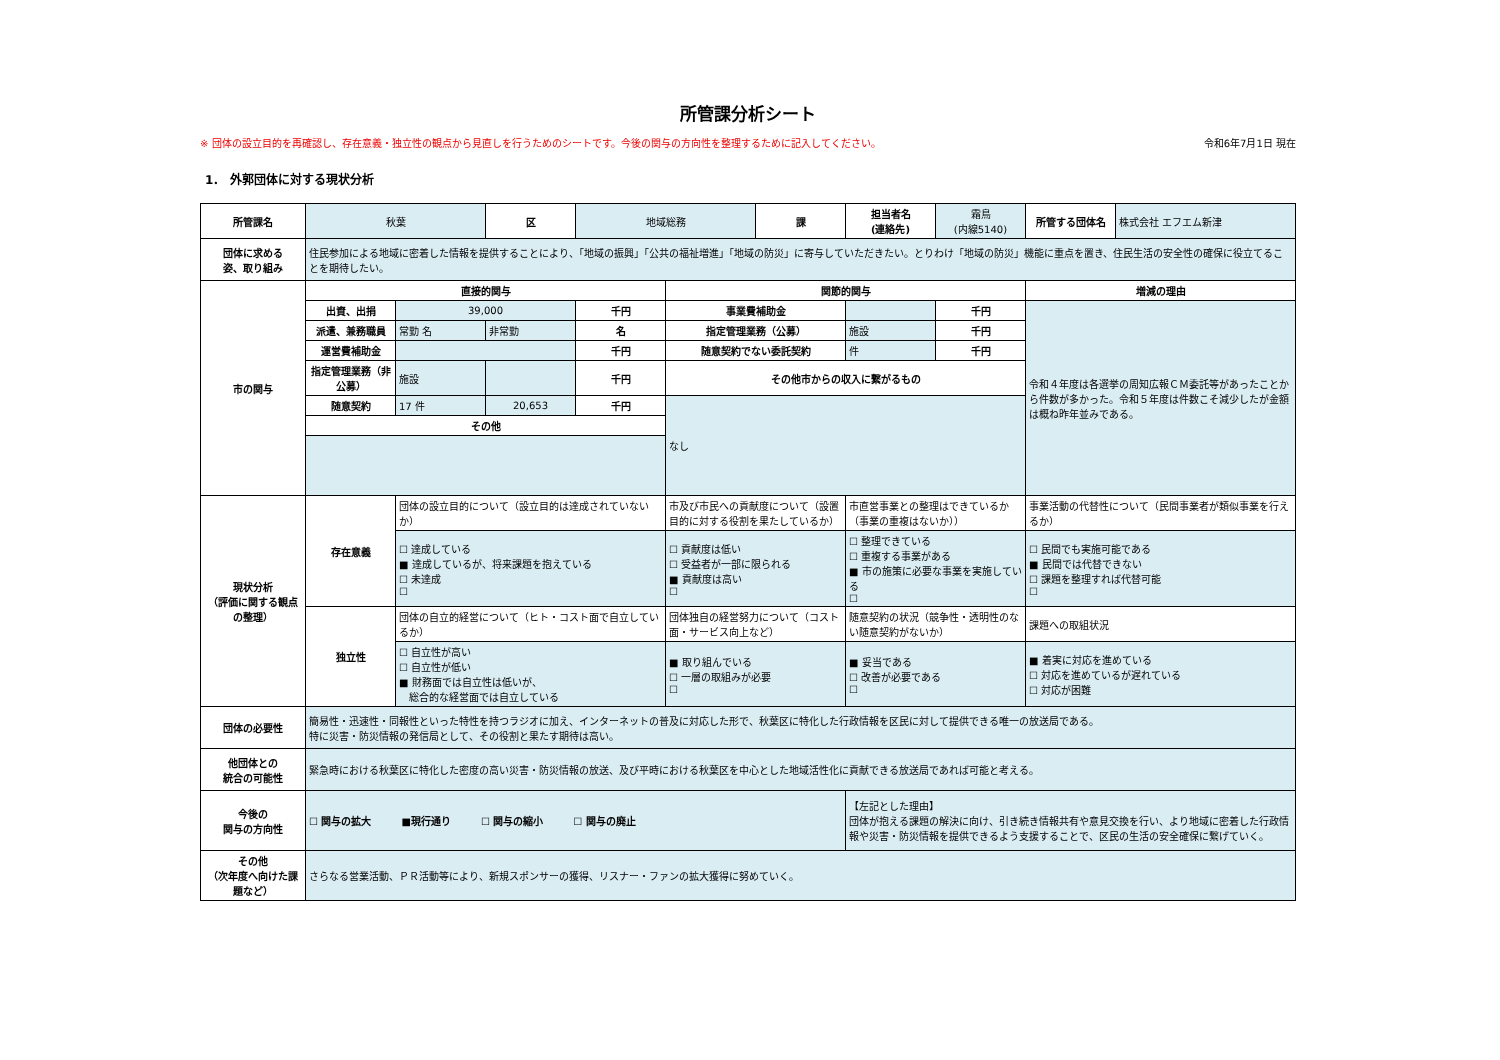所管課分析シート
※ 団体の設立目的を再確認し、存在意義・独立性の観点から見直しを行うためのシートです。今後の関与の方向性を整理するために記入してください。 令和6年7月1日 現在
1． 外郭団体に対する現状分析
| 所管課名 | 秋葉 | | 区 | 地域総務 | | 課 | 担当者名 (連絡先) | 霜鳥 (内線5140) | 所管する団体名 | 株式会社 エフエム新津 |
| 団体に求める 姿、取り組み | 住民参加による地域に密着した情報を提供することにより、「地域の振興」「公共の福祉増進」「地域の防災」に寄与していただきたい。とりわけ「地域の防災」機能に重点を置き、住民生活の安全性の確保に役立てることを期待したい。 | | | | | | | | | |
| 市の関与 | 直接的関与 | | | | 関節的関与 | | | | 増減の理由 | |
| | 出資、出捐 | 39,000 | | 千円 | 事業費補助金 | | | 千円 | 令和４年度は各選挙の周知広報ＣＭ委託等があったことから件数が多かった。令和５年度は件数こそ減少したが金額は概ね昨年並みである。 | |
| | 派遣、兼務職員 | 常勤 名 | 非常勤 | 名 | 指定管理業務（公募） | | 施設 | 千円 | | |
| | 運営費補助金 | | | 千円 | 随意契約でない委託契約 | | 件 | 千円 | | |
| | 指定管理業務（非公募） | 施設 | | 千円 | その他市からの収入に繋がるもの | | | | | |
| | 随意契約 | 17 件 | 20,653 | 千円 | なし | | | | | |
| | その他 | | | | | | | | | |
| 現状分析 （評価に関する観点の整理） | 存在意義 | 団体の設立目的について（設立目的は達成されていないか） | | | 市及び市民への貢献度について（設置目的に対する役割を果たしているか） | | 市直営事業との整理はできているか（事業の重複はないか）） | | 事業活動の代替性について（民間事業者が類似事業を行えるか） | |
| | | ☐ 達成している ■ 達成しているが、将来課題を抱えている ☐ 未達成 ☐ | | | ☐ 貢献度は低い ☐ 受益者が一部に限られる ■ 貢献度は高い ☐ | | ☐ 整理できている ☐ 重複する事業がある ■ 市の施策に必要な事業を実施している ☐ | | ☐ 民間でも実施可能である ■ 民間では代替できない ☐ 課題を整理すれば代替可能 ☐ | |
| | 独立性 | 団体の自立的経営について（ヒト・コスト面で自立しているか） | | | 団体独自の経営努力について（コスト面・サービス向上など） | | 随意契約の状況（競争性・透明性のない随意契約がないか） | | 課題への取組状況 | |
| | | ☐ 自立性が高い ☐ 自立性が低い ■ 財務面では自立性は低いが、 総合的な経営面では自立している | | | ■ 取り組んでいる ☐ 一層の取組みが必要 ☐ | | ■ 妥当である ☐ 改善が必要である ☐ | | ■ 着実に対応を進めている ☐ 対応を進めているが遅れている ☐ 対応が困難 | |
| 団体の必要性 | 簡易性・迅速性・同報性といった特性を持つラジオに加え、インターネットの普及に対応した形で、秋葉区に特化した行政情報を区民に対して提供できる唯一の放送局である。 特に災害・防災情報の発信局として、その役割と果たす期待は高い。 | | | | | | | | | |
| 他団体との 統合の可能性 | 緊急時における秋葉区に特化した密度の高い災害・防災情報の放送、及び平時における秋葉区を中心とした地域活性化に貢献できる放送局であれば可能と考える。 | | | | | | | | | |
| 今後の 関与の方向性 | ☐ 関与の拡大 ■現行通り ☐ 関与の縮小 ☐ 関与の廃止 | | | | | | 【左記とした理由】 団体が抱える課題の解決に向け、引き続き情報共有や意見交換を行い、より地域に密着した行政情報や災害・防災情報を提供できるよう支援することで、区民の生活の安全確保に繋げていく。 | | | |
| その他 （次年度へ向けた課題など） | さらなる営業活動、ＰＲ活動等により、新規スポンサーの獲得、リスナー・ファンの拡大獲得に努めていく。 | | | | | | | | | |